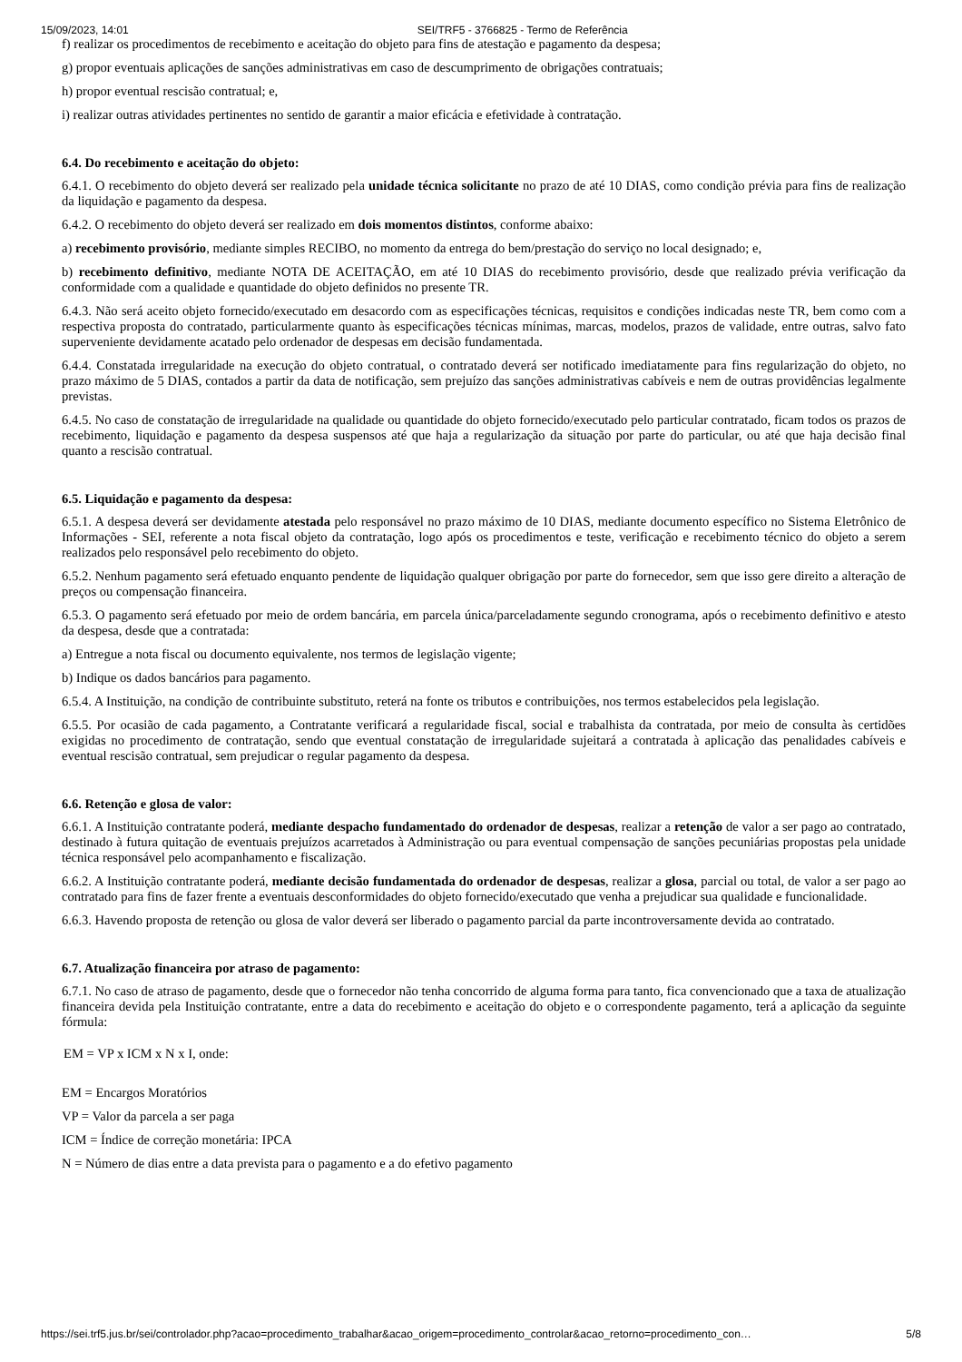15/09/2023, 14:01 SEI/TRF5 - 3766825 - Termo de Referência
f) realizar os procedimentos de recebimento e aceitação do objeto para fins de atestação e pagamento da despesa;
g) propor eventuais aplicações de sanções administrativas em caso de descumprimento de obrigações contratuais;
h) propor eventual rescisão contratual; e,
i) realizar outras atividades pertinentes no sentido de garantir a maior eficácia e efetividade à contratação.
6.4. Do recebimento e aceitação do objeto:
6.4.1. O recebimento do objeto deverá ser realizado pela unidade técnica solicitante no prazo de até 10 DIAS, como condição prévia para fins de realização da liquidação e pagamento da despesa.
6.4.2. O recebimento do objeto deverá ser realizado em dois momentos distintos, conforme abaixo:
a) recebimento provisório, mediante simples RECIBO, no momento da entrega do bem/prestação do serviço no local designado; e,
b) recebimento definitivo, mediante NOTA DE ACEITAÇÃO, em até 10 DIAS do recebimento provisório, desde que realizado prévia verificação da conformidade com a qualidade e quantidade do objeto definidos no presente TR.
6.4.3. Não será aceito objeto fornecido/executado em desacordo com as especificações técnicas, requisitos e condições indicadas neste TR, bem como com a respectiva proposta do contratado, particularmente quanto às especificações técnicas mínimas, marcas, modelos, prazos de validade, entre outras, salvo fato superveniente devidamente acatado pelo ordenador de despesas em decisão fundamentada.
6.4.4. Constatada irregularidade na execução do objeto contratual, o contratado deverá ser notificado imediatamente para fins regularização do objeto, no prazo máximo de 5 DIAS, contados a partir da data de notificação, sem prejuízo das sanções administrativas cabíveis e nem de outras providências legalmente previstas.
6.4.5. No caso de constatação de irregularidade na qualidade ou quantidade do objeto fornecido/executado pelo particular contratado, ficam todos os prazos de recebimento, liquidação e pagamento da despesa suspensos até que haja a regularização da situação por parte do particular, ou até que haja decisão final quanto a rescisão contratual.
6.5. Liquidação e pagamento da despesa:
6.5.1. A despesa deverá ser devidamente atestada pelo responsável no prazo máximo de 10 DIAS, mediante documento específico no Sistema Eletrônico de Informações - SEI, referente a nota fiscal objeto da contratação, logo após os procedimentos e teste, verificação e recebimento técnico do objeto a serem realizados pelo responsável pelo recebimento do objeto.
6.5.2. Nenhum pagamento será efetuado enquanto pendente de liquidação qualquer obrigação por parte do fornecedor, sem que isso gere direito a alteração de preços ou compensação financeira.
6.5.3. O pagamento será efetuado por meio de ordem bancária, em parcela única/parceladamente segundo cronograma, após o recebimento definitivo e atesto da despesa, desde que a contratada:
a) Entregue a nota fiscal ou documento equivalente, nos termos de legislação vigente;
b) Indique os dados bancários para pagamento.
6.5.4. A Instituição, na condição de contribuinte substituto, reterá na fonte os tributos e contribuições, nos termos estabelecidos pela legislação.
6.5.5. Por ocasião de cada pagamento, a Contratante verificará a regularidade fiscal, social e trabalhista da contratada, por meio de consulta às certidões exigidas no procedimento de contratação, sendo que eventual constatação de irregularidade sujeitará a contratada à aplicação das penalidades cabíveis e eventual rescisão contratual, sem prejudicar o regular pagamento da despesa.
6.6. Retenção e glosa de valor:
6.6.1. A Instituição contratante poderá, mediante despacho fundamentado do ordenador de despesas, realizar a retenção de valor a ser pago ao contratado, destinado à futura quitação de eventuais prejuízos acarretados à Administração ou para eventual compensação de sanções pecuniárias propostas pela unidade técnica responsável pelo acompanhamento e fiscalização.
6.6.2. A Instituição contratante poderá, mediante decisão fundamentada do ordenador de despesas, realizar a glosa, parcial ou total, de valor a ser pago ao contratado para fins de fazer frente a eventuais desconformidades do objeto fornecido/executado que venha a prejudicar sua qualidade e funcionalidade.
6.6.3. Havendo proposta de retenção ou glosa de valor deverá ser liberado o pagamento parcial da parte incontroversamente devida ao contratado.
6.7. Atualização financeira por atraso de pagamento:
6.7.1. No caso de atraso de pagamento, desde que o fornecedor não tenha concorrido de alguma forma para tanto, fica convencionado que a taxa de atualização financeira devida pela Instituição contratante, entre a data do recebimento e aceitação do objeto e o correspondente pagamento, terá a aplicação da seguinte fórmula:
EM = VP x ICM x N x I, onde:
EM = Encargos Moratórios
VP = Valor da parcela a ser paga
ICM = Índice de correção monetária: IPCA
N = Número de dias entre a data prevista para o pagamento e a do efetivo pagamento
https://sei.trf5.jus.br/sei/controlador.php?acao=procedimento_trabalhar&acao_origem=procedimento_controlar&acao_retorno=procedimento_con… 5/8